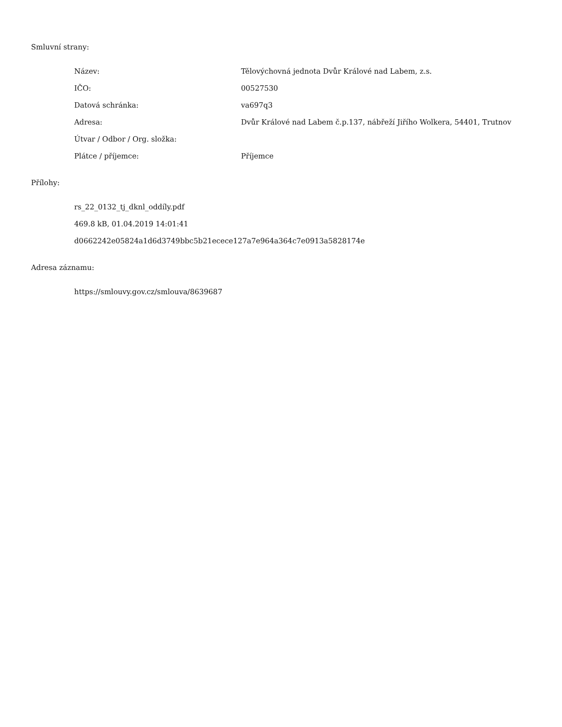Smluvní strany:
| Název: | Tělovýchovná jednota Dvůr Králové nad Labem, z.s. |
| IČO: | 00527530 |
| Datová schránka: | va697q3 |
| Adresa: | Dvůr Králové nad Labem č.p.137, nábřeží Jiřího Wolkera, 54401, Trutnov |
| Útvar / Odbor / Org. složka: | |
| Plátce / příjemce: | Příjemce |
Přílohy:
rs_22_0132_tj_dknl_oddíly.pdf
469.8 kB, 01.04.2019 14:01:41
d0662242e05824a1d6d3749bbc5b21ecece127a7e964a364c7e0913a5828174e
Adresa záznamu:
https://smlouvy.gov.cz/smlouva/8639687